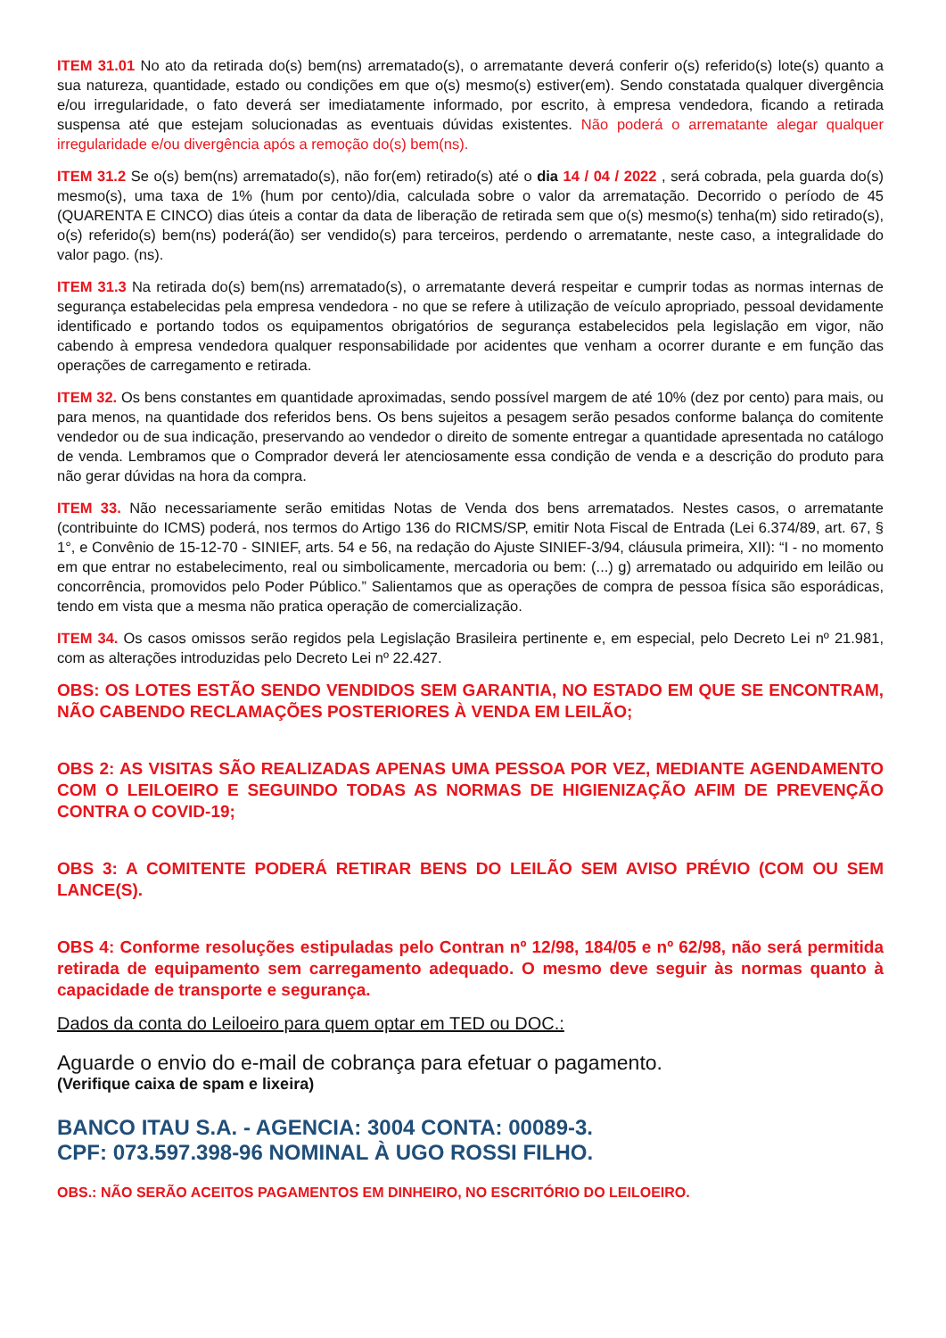ITEM 31.01 No ato da retirada do(s) bem(ns) arrematado(s), o arrematante deverá conferir o(s) referido(s) lote(s) quanto a sua natureza, quantidade, estado ou condições em que o(s) mesmo(s) estiver(em). Sendo constatada qualquer divergência e/ou irregularidade, o fato deverá ser imediatamente informado, por escrito, à empresa vendedora, ficando a retirada suspensa até que estejam solucionadas as eventuais dúvidas existentes. Não poderá o arrematante alegar qualquer irregularidade e/ou divergência após a remoção do(s) bem(ns).
ITEM 31.2 Se o(s) bem(ns) arrematado(s), não for(em) retirado(s) até o dia 14 / 04 / 2022 , será cobrada, pela guarda do(s) mesmo(s), uma taxa de 1% (hum por cento)/dia, calculada sobre o valor da arrematação. Decorrido o período de 45 (QUARENTA E CINCO) dias úteis a contar da data de liberação de retirada sem que o(s) mesmo(s) tenha(m) sido retirado(s), o(s) referido(s) bem(ns) poderá(ão) ser vendido(s) para terceiros, perdendo o arrematante, neste caso, a integralidade do valor pago. (ns).
ITEM 31.3 Na retirada do(s) bem(ns) arrematado(s), o arrematante deverá respeitar e cumprir todas as normas internas de segurança estabelecidas pela empresa vendedora - no que se refere à utilização de veículo apropriado, pessoal devidamente identificado e portando todos os equipamentos obrigatórios de segurança estabelecidos pela legislação em vigor, não cabendo à empresa vendedora qualquer responsabilidade por acidentes que venham a ocorrer durante e em função das operações de carregamento e retirada.
ITEM 32. Os bens constantes em quantidade aproximadas, sendo possível margem de até 10% (dez por cento) para mais, ou para menos, na quantidade dos referidos bens. Os bens sujeitos a pesagem serão pesados conforme balança do comitente vendedor ou de sua indicação, preservando ao vendedor o direito de somente entregar a quantidade apresentada no catálogo de venda. Lembramos que o Comprador deverá ler atenciosamente essa condição de venda e a descrição do produto para não gerar dúvidas na hora da compra.
ITEM 33. Não necessariamente serão emitidas Notas de Venda dos bens arrematados. Nestes casos, o arrematante (contribuinte do ICMS) poderá, nos termos do Artigo 136 do RICMS/SP, emitir Nota Fiscal de Entrada (Lei 6.374/89, art. 67, § 1°, e Convênio de 15-12-70 - SINIEF, arts. 54 e 56, na redação do Ajuste SINIEF-3/94, cláusula primeira, XII): “I - no momento em que entrar no estabelecimento, real ou simbolicamente, mercadoria ou bem: (...) g) arrematado ou adquirido em leilão ou concorrência, promovidos pelo Poder Público.” Salientamos que as operações de compra de pessoa física são esporádicas, tendo em vista que a mesma não pratica operação de comercialização.
ITEM 34. Os casos omissos serão regidos pela Legislação Brasileira pertinente e, em especial, pelo Decreto Lei nº 21.981, com as alterações introduzidas pelo Decreto Lei nº 22.427.
OBS: OS LOTES ESTÃO SENDO VENDIDOS SEM GARANTIA, NO ESTADO EM QUE SE ENCONTRAM, NÃO CABENDO RECLAMAÇÕES POSTERIORES À VENDA EM LEILÃO;
OBS 2: AS VISITAS SÃO REALIZADAS APENAS UMA PESSOA POR VEZ, MEDIANTE AGENDAMENTO COM O LEILOEIRO E SEGUINDO TODAS AS NORMAS DE HIGIENIZAÇÃO AFIM DE PREVENÇÃO CONTRA O COVID-19;
OBS 3: A COMITENTE PODERÁ RETIRAR BENS DO LEILÃO SEM AVISO PRÉVIO (COM OU SEM LANCE(S).
OBS 4: Conforme resoluções estipuladas pelo Contran nº 12/98, 184/05 e nº 62/98, não será permitida retirada de equipamento sem carregamento adequado. O mesmo deve seguir às normas quanto à capacidade de transporte e segurança.
Dados da conta do Leiloeiro para quem optar em TED ou DOC.:
Aguarde o envio do e-mail de cobrança para efetuar o pagamento.
(Verifique caixa de spam e lixeira)
BANCO ITAU S.A. - AGENCIA: 3004 CONTA: 00089-3.
CPF: 073.597.398-96 NOMINAL À UGO ROSSI FILHO.
OBS.: NÃO SERÃO ACEITOS PAGAMENTOS EM DINHEIRO, NO ESCRITÓRIO DO LEILOEIRO.